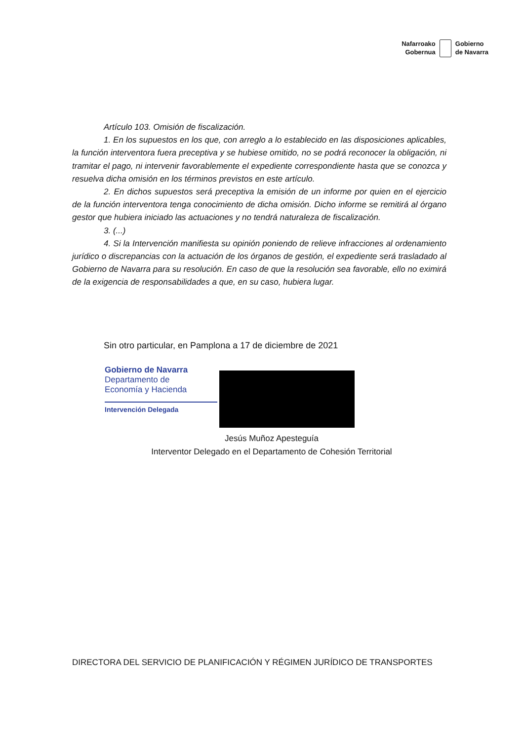Nafarroako
Gobernua
Gobierno
de Navarra
Artículo 103. Omisión de fiscalización.
1. En los supuestos en los que, con arreglo a lo establecido en las disposiciones aplicables, la función interventora fuera preceptiva y se hubiese omitido, no se podrá reconocer la obligación, ni tramitar el pago, ni intervenir favorablemente el expediente correspondiente hasta que se conozca y resuelva dicha omisión en los términos previstos en este artículo.
2. En dichos supuestos será preceptiva la emisión de un informe por quien en el ejercicio de la función interventora tenga conocimiento de dicha omisión. Dicho informe se remitirá al órgano gestor que hubiera iniciado las actuaciones y no tendrá naturaleza de fiscalización.
3. (...)
4. Si la Intervención manifiesta su opinión poniendo de relieve infracciones al ordenamiento jurídico o discrepancias con la actuación de los órganos de gestión, el expediente será trasladado al Gobierno de Navarra para su resolución. En caso de que la resolución sea favorable, ello no eximirá de la exigencia de responsabilidades a que, en su caso, hubiera lugar.
Sin otro particular, en Pamplona a 17 de diciembre de 2021
Gobierno de Navarra
Departamento de
Economía y Hacienda
Intervención Delegada
Jesús Muñoz Apesteguía
Interventor Delegado en el Departamento de Cohesión Territorial
DIRECTORA DEL SERVICIO DE PLANIFICACIÓN Y RÉGIMEN JURÍDICO DE TRANSPORTES